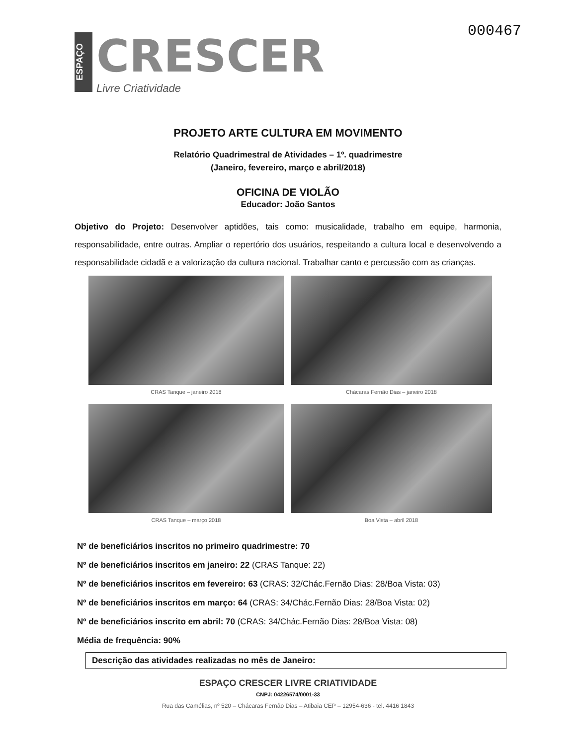ESPAÇO
CRESCER
Livre Criatividade
000467
PROJETO ARTE CULTURA EM MOVIMENTO
Relatório Quadrimestral de Atividades – 1º. quadrimestre
(Janeiro, fevereiro, março e abril/2018)
OFICINA DE VIOLÃO
Educador: João Santos
Objetivo do Projeto: Desenvolver aptidões, tais como: musicalidade, trabalho em equipe, harmonia, responsabilidade, entre outras. Ampliar o repertório dos usuários, respeitando a cultura local e desenvolvendo a responsabilidade cidadã e a valorização da cultura nacional. Trabalhar canto e percussão com as crianças.
CRAS Tanque – janeiro 2018
Chácaras Fernão Dias – janeiro 2018
CRAS Tanque – março 2018
Boa Vista – abril 2018
Nº de beneficiários inscritos no primeiro quadrimestre: 70
Nº de beneficiários inscritos em janeiro: 22 (CRAS Tanque: 22)
Nº de beneficiários inscritos em fevereiro: 63 (CRAS: 32/Chác.Fernão Dias: 28/Boa Vista: 03)
Nº de beneficiários inscritos em março: 64 (CRAS: 34/Chác.Fernão Dias: 28/Boa Vista: 02)
Nº de beneficiários inscrito em abril: 70 (CRAS: 34/Chác.Fernão Dias: 28/Boa Vista: 08)
Média de frequência: 90%
Descrição das atividades realizadas no mês de Janeiro:
ESPAÇO CRESCER LIVRE CRIATIVIDADE
CNPJ: 04226574/0001-33
Rua das Camélias, nº 520 – Chácaras Fernão Dias – Atibaia CEP – 12954-636 - tel. 4416 1843